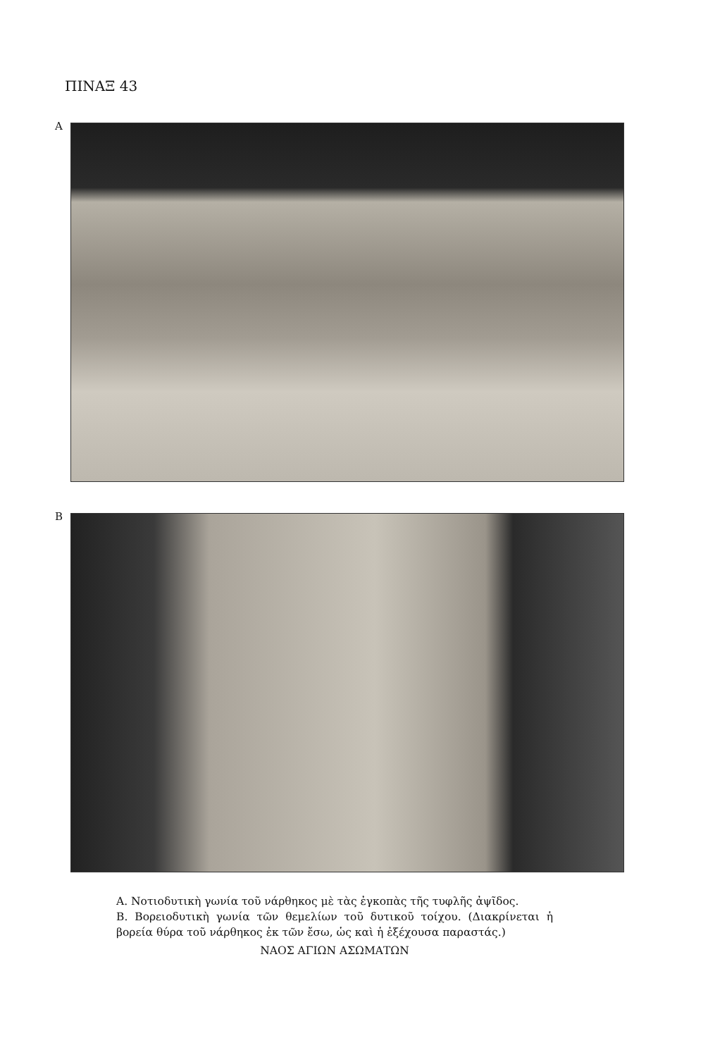ΠΙΝΑΞ 43
Α
Β
Α. Νοτιοδυτικὴ γωνία τοῦ νάρθηκος μὲ τὰς ἐγκοπὰς τῆς τυφλῆς ἀψῖδος.
Β. Βορειοδυτικὴ γωνία τῶν θεμελίων τοῦ δυτικοῦ τοίχου. (Διακρίνεται ἡ βορεία θύρα τοῦ νάρθηκος ἐκ τῶν ἔσω, ὡς καὶ ἡ ἐξέχουσα παραστάς.)
ΝΑΟΣ ΑΓΙΩΝ ΑΣΩΜΑΤΩΝ